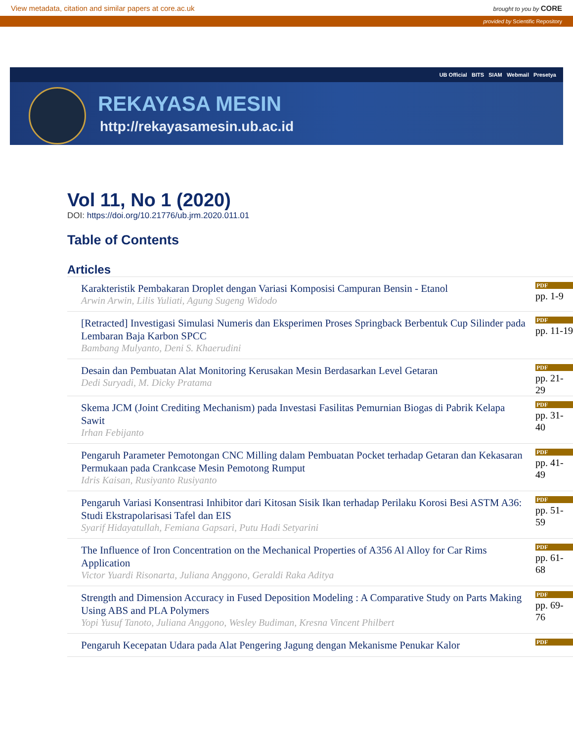View metadata, citation and similar papers at core.ac.uk brought to you by CORE
provided by Scientific Repository
UB Official BITS SIAM Webmail Presetya
REKAYASA MESIN
http://rekayasamesin.ub.ac.id
Vol 11, No 1 (2020)
DOI: https://doi.org/10.21776/ub.jrm.2020.011.01
Table of Contents
Articles
| Karakteristik Pembakaran Droplet dengan Variasi Komposisi Campuran Bensin - Etanol Arwin Arwin, Lilis Yuliati, Agung Sugeng Widodo | PDF pp. 1-9 |
| [Retracted] Investigasi Simulasi Numeris dan Eksperimen Proses Springback Berbentuk Cup Silinder pada Lembaran Baja Karbon SPCC Bambang Mulyanto, Deni S. Khaerudini | PDF pp. 11-19 |
| Desain dan Pembuatan Alat Monitoring Kerusakan Mesin Berdasarkan Level Getaran Dedi Suryadi, M. Dicky Pratama | PDF pp. 21-29 |
| Skema JCM (Joint Crediting Mechanism) pada Investasi Fasilitas Pemurnian Biogas di Pabrik Kelapa Sawit Irhan Febijanto | PDF pp. 31-40 |
| Pengaruh Parameter Pemotongan CNC Milling dalam Pembuatan Pocket terhadap Getaran dan Kekasaran Permukaan pada Crankcase Mesin Pemotong Rumput Idris Kaisan, Rusiyanto Rusiyanto | PDF pp. 41-49 |
| Pengaruh Variasi Konsentrasi Inhibitor dari Kitosan Sisik Ikan terhadap Perilaku Korosi Besi ASTM A36: Studi Ekstrapolarisasi Tafel dan EIS Syarif Hidayatullah, Femiana Gapsari, Putu Hadi Setyarini | PDF pp. 51-59 |
| The Influence of Iron Concentration on the Mechanical Properties of A356 Al Alloy for Car Rims Application Victor Yuardi Risonarta, Juliana Anggono, Geraldi Raka Aditya | PDF pp. 61-68 |
| Strength and Dimension Accuracy in Fused Deposition Modeling : A Comparative Study on Parts Making Using ABS and PLA Polymers Yopi Yusuf Tanoto, Juliana Anggono, Wesley Budiman, Kresna Vincent Philbert | PDF pp. 69-76 |
| Pengaruh Kecepatan Udara pada Alat Pengering Jagung dengan Mekanisme Penukar Kalor | PDF |